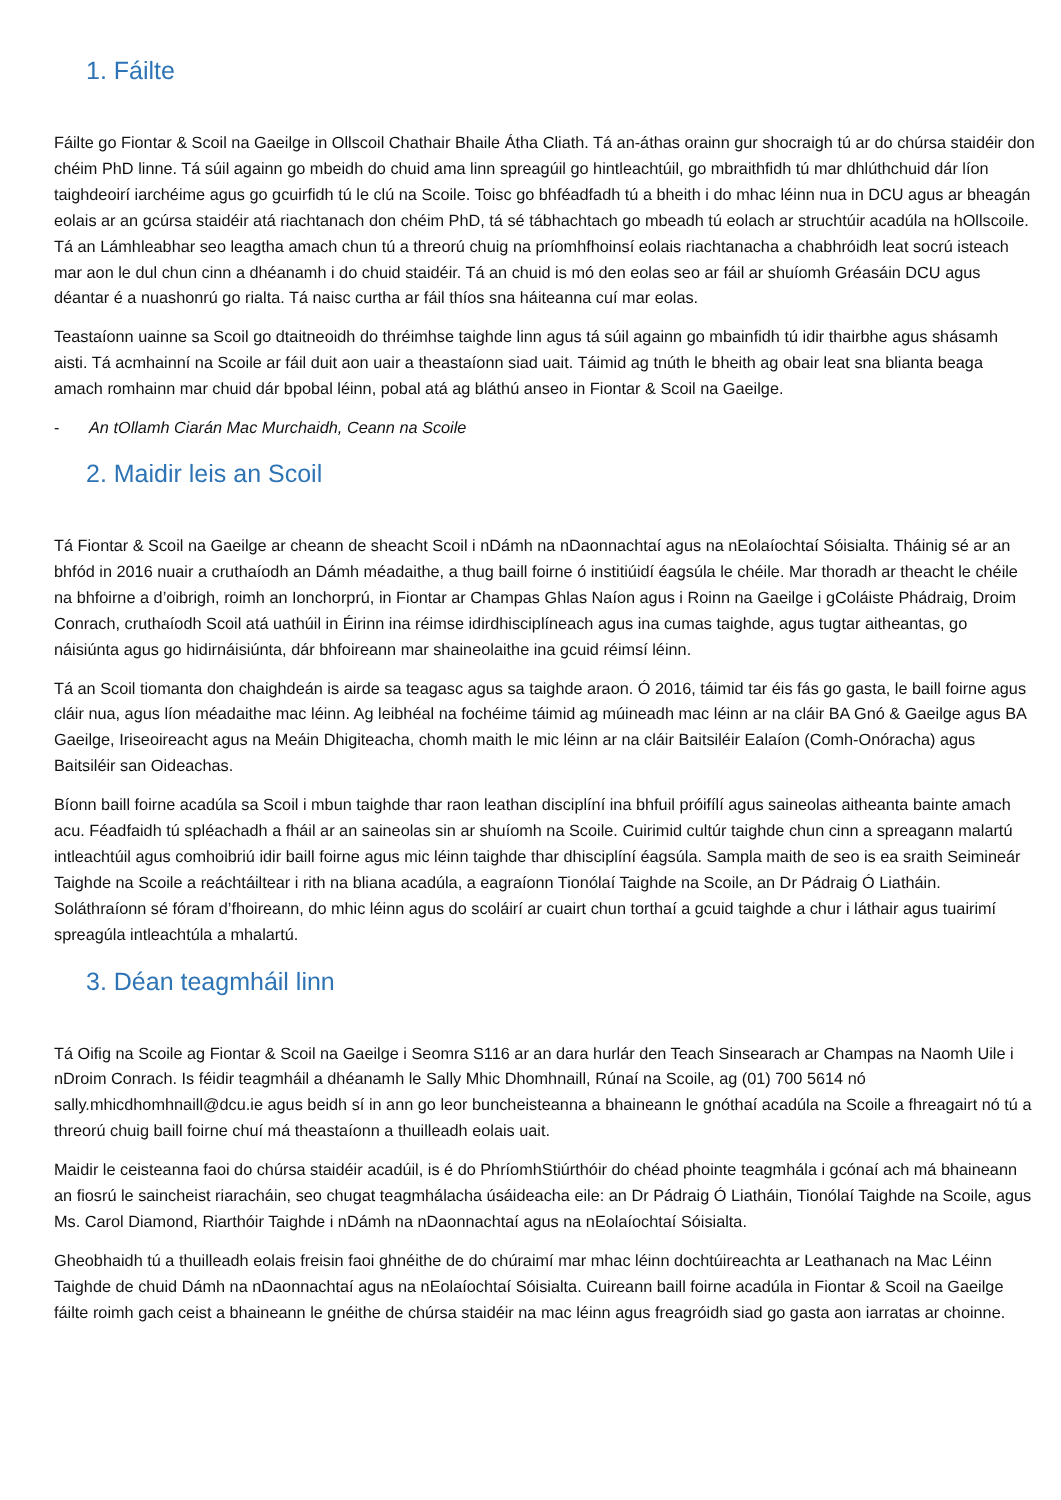1. Fáilte
Fáilte go Fiontar & Scoil na Gaeilge in Ollscoil Chathair Bhaile Átha Cliath. Tá an-áthas orainn gur shocraigh tú ar do chúrsa staidéir don chéim PhD linne. Tá súil againn go mbeidh do chuid ama linn spreagúil go hintleachtúil, go mbraithfidh tú mar dhlúthchuid dár líon taighdeoirí iarchéime agus go gcuirfidh tú le clú na Scoile. Toisc go bhféadfadh tú a bheith i do mhac léinn nua in DCU agus ar bheagán eolais ar an gcúrsa staidéir atá riachtanach don chéim PhD, tá sé tábhachtach go mbeadh tú eolach ar struchtúir acadúla na hOllscoile. Tá an Lámhleabhar seo leagtha amach chun tú a threorú chuig na príomhfhoinsí eolais riachtanacha a chabhróidh leat socrú isteach mar aon le dul chun cinn a dhéanamh i do chuid staidéir. Tá an chuid is mó den eolas seo ar fáil ar shuíomh Gréasáin DCU agus déantar é a nuashonrú go rialta. Tá naisc curtha ar fáil thíos sna háiteanna cuí mar eolas.
Teastaíonn uainne sa Scoil go dtaitneoidh do thréimhse taighde linn agus tá súil againn go mbainfidh tú idir thairbhe agus shásamh aisti. Tá acmhainní na Scoile ar fáil duit aon uair a theastaíonn siad uait. Táimid ag tnúth le bheith ag obair leat sna blianta beaga amach romhainn mar chuid dár bpobal léinn, pobal atá ag bláthú anseo in Fiontar & Scoil na Gaeilge.
- An tOllamh Ciarán Mac Murchaidh, Ceann na Scoile
2. Maidir leis an Scoil
Tá Fiontar & Scoil na Gaeilge ar cheann de sheacht Scoil i nDámh na nDaonnachtaí agus na nEolaíochtaí Sóisialta. Tháinig sé ar an bhfód in 2016 nuair a cruthaíodh an Dámh méadaithe, a thug baill foirne ó institiúidí éagsúla le chéile. Mar thoradh ar theacht le chéile na bhfoirne a d’oibrigh, roimh an Ionchorprú, in Fiontar ar Champas Ghlas Naíon agus i Roinn na Gaeilge i gColáiste Phádraig, Droim Conrach, cruthaíodh Scoil atá uathúil in Éirinn ina réimse idirdhisciplíneach agus ina cumas taighde, agus tugtar aitheantas, go náisiúnta agus go hidirnáisiúnta, dár bhfoireann mar shaineolaithe ina gcuid réimsí léinn.
Tá an Scoil tiomanta don chaighdeán is airde sa teagasc agus sa taighde araon. Ó 2016, táimid tar éis fás go gasta, le baill foirne agus cláir nua, agus líon méadaithe mac léinn. Ag leibhéal na fochéime táimid ag múineadh mac léinn ar na cláir BA Gnó & Gaeilge agus BA Gaeilge, Iriseoireacht agus na Meáin Dhigiteacha, chomh maith le mic léinn ar na cláir Baitsiléir Ealaíon (Comh-Onóracha) agus Baitsiléir san Oideachas.
Bíonn baill foirne acadúla sa Scoil i mbun taighde thar raon leathan disciplíní ina bhfuil próifílí agus saineolas aitheanta bainte amach acu. Féadfaidh tú spléachadh a fháil ar an saineolas sin ar shuíomh na Scoile. Cuirimid cultúr taighde chun cinn a spreagann malartú intleachtúil agus comhoibriú idir baill foirne agus mic léinn taighde thar dhisciplíní éagsúla. Sampla maith de seo is ea sraith Seimineár Taighde na Scoile a reáchtáiltear i rith na bliana acadúla, a eagraíonn Tionólaí Taighde na Scoile, an Dr Pádraig Ó Liatháin. Soláthraíonn sé fóram d’fhoireann, do mhic léinn agus do scoláirí ar cuairt chun torthaí a gcuid taighde a chur i láthair agus tuairimí spreagúla intleachtúla a mhalartú.
3. Déan teagmháil linn
Tá Oifig na Scoile ag Fiontar & Scoil na Gaeilge i Seomra S116 ar an dara hurlár den Teach Sinsearach ar Champas na Naomh Uile i nDroim Conrach. Is féidir teagmháil a dhéanamh le Sally Mhic Dhomhnaill, Rúnaí na Scoile, ag (01) 700 5614 nó sally.mhicdhomhnaill@dcu.ie agus beidh sí in ann go leor buncheisteanna a bhaineann le gnóthaí acadúla na Scoile a fhreagairt nó tú a threorú chuig baill foirne chuí má theastaíonn a thuilleadh eolais uait.
Maidir le ceisteanna faoi do chúrsa staidéir acadúil, is é do PhríomhStiúrthóir do chéad phointe teagmhála i gcónaí ach má bhaineann an fiosrú le saincheist riaracháin, seo chugat teagmhálacha úsáideacha eile: an Dr Pádraig Ó Liatháin, Tionólaí Taighde na Scoile, agus Ms. Carol Diamond, Riarthóir Taighde i nDámh na nDaonnachtaí agus na nEolaíochtaí Sóisialta.
Gheobhaidh tú a thuilleadh eolais freisin faoi ghnéithe de do chúraimí mar mhac léinn dochtúireachta ar Leathanach na Mac Léinn Taighde de chuid Dámh na nDaonnachtaí agus na nEolaíochtaí Sóisialta. Cuireann baill foirne acadúla in Fiontar & Scoil na Gaeilge fáilte roimh gach ceist a bhaineann le gnéithe de chúrsa staidéir na mac léinn agus freagróidh siad go gasta aon iarratas ar choinne.